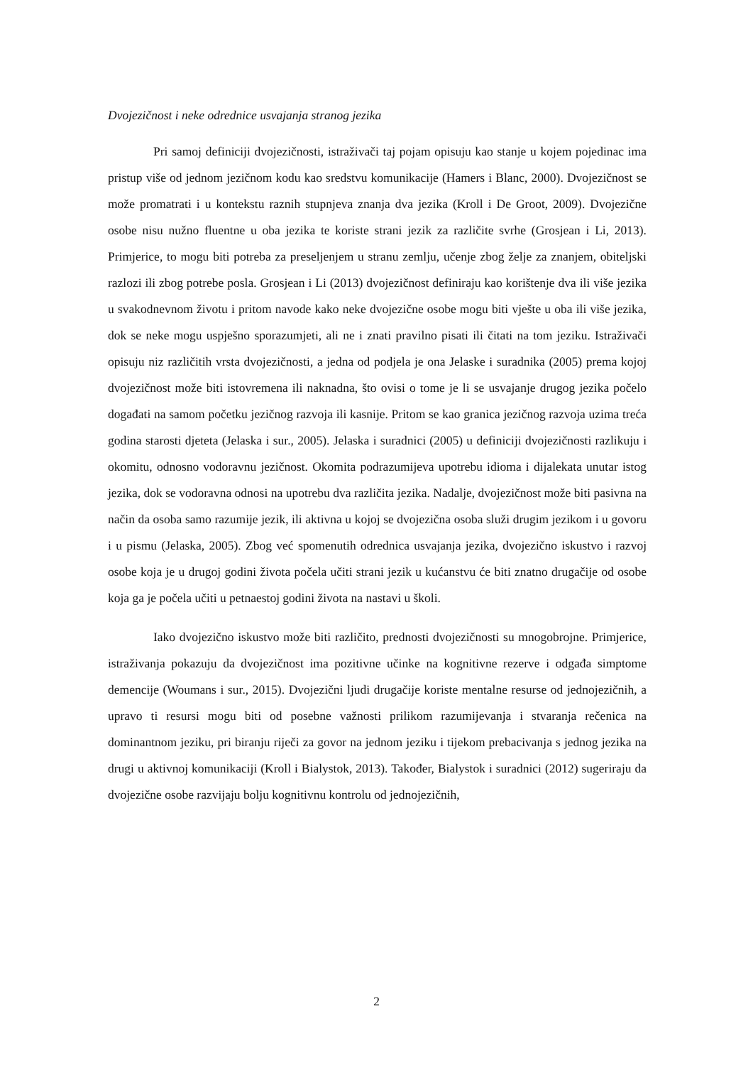Dvojezičnost i neke odrednice usvajanja stranog jezika
Pri samoj definiciji dvojezičnosti, istraživači taj pojam opisuju kao stanje u kojem pojedinac ima pristup više od jednom jezičnom kodu kao sredstvu komunikacije (Hamers i Blanc, 2000). Dvojezičnost se može promatrati i u kontekstu raznih stupnjeva znanja dva jezika (Kroll i De Groot, 2009). Dvojezične osobe nisu nužno fluentne u oba jezika te koriste strani jezik za različite svrhe (Grosjean i Li, 2013). Primjerice, to mogu biti potreba za preseljenjem u stranu zemlju, učenje zbog želje za znanjem, obiteljski razlozi ili zbog potrebe posla. Grosjean i Li (2013) dvojezičnost definiraju kao korištenje dva ili više jezika u svakodnevnom životu i pritom navode kako neke dvojezične osobe mogu biti vješte u oba ili više jezika, dok se neke mogu uspješno sporazumjeti, ali ne i znati pravilno pisati ili čitati na tom jeziku. Istraživači opisuju niz različitih vrsta dvojezičnosti, a jedna od podjela je ona Jelaske i suradnika (2005) prema kojoj dvojezičnost može biti istovremena ili naknadna, što ovisi o tome je li se usvajanje drugog jezika počelo događati na samom početku jezičnog razvoja ili kasnije. Pritom se kao granica jezičnog razvoja uzima treća godina starosti djeteta (Jelaska i sur., 2005). Jelaska i suradnici (2005) u definiciji dvojezičnosti razlikuju i okomitu, odnosno vodoravnu jezičnost. Okomita podrazumijeva upotrebu idioma i dijalekata unutar istog jezika, dok se vodoravna odnosi na upotrebu dva različita jezika. Nadalje, dvojezičnost može biti pasivna na način da osoba samo razumije jezik, ili aktivna u kojoj se dvojezična osoba služi drugim jezikom i u govoru i u pismu (Jelaska, 2005). Zbog već spomenutih odrednica usvajanja jezika, dvojezično iskustvo i razvoj osobe koja je u drugoj godini života počela učiti strani jezik u kućanstvu će biti znatno drugačije od osobe koja ga je počela učiti u petnaestoj godini života na nastavi u školi.
Iako dvojezično iskustvo može biti različito, prednosti dvojezičnosti su mnogobrojne. Primjerice, istraživanja pokazuju da dvojezičnost ima pozitivne učinke na kognitivne rezerve i odgađa simptome demencije (Woumans i sur., 2015). Dvojezični ljudi drugačije koriste mentalne resurse od jednojezičnih, a upravo ti resursi mogu biti od posebne važnosti prilikom razumijevanja i stvaranja rečenica na dominantnom jeziku, pri biranju riječi za govor na jednom jeziku i tijekom prebacivanja s jednog jezika na drugi u aktivnoj komunikaciji (Kroll i Bialystok, 2013). Također, Bialystok i suradnici (2012) sugeriraju da dvojezične osobe razvijaju bolju kognitivnu kontrolu od jednojezičnih,
2